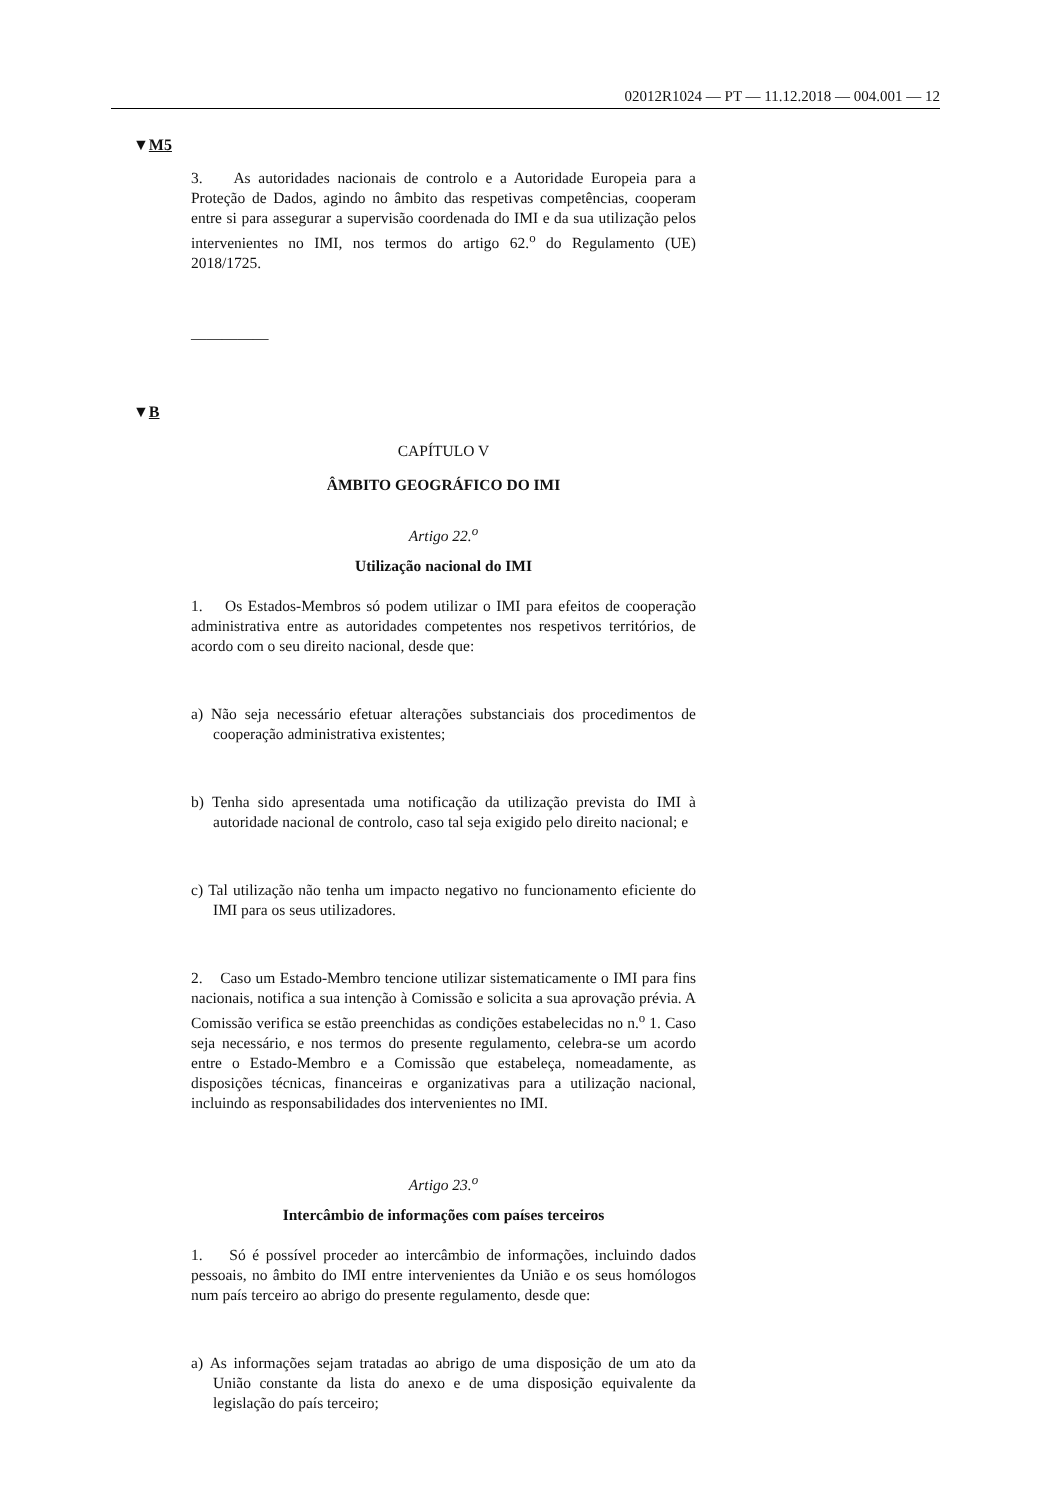02012R1024 — PT — 11.12.2018 — 004.001 — 12
▼M5
3. As autoridades nacionais de controlo e a Autoridade Europeia para a Proteção de Dados, agindo no âmbito das respetivas competências, cooperam entre si para assegurar a supervisão coordenada do IMI e da sua utilização pelos intervenientes no IMI, nos termos do artigo 62.<sup>o</sup> do Regulamento (UE) 2018/1725.
__________
▼B
CAPÍTULO V
ÂMBITO GEOGRÁFICO DO IMI
Artigo 22.<sup>o</sup>
Utilização nacional do IMI
1. Os Estados-Membros só podem utilizar o IMI para efeitos de cooperação administrativa entre as autoridades competentes nos respetivos territórios, de acordo com o seu direito nacional, desde que:
a) Não seja necessário efetuar alterações substanciais dos procedimentos de cooperação administrativa existentes;
b) Tenha sido apresentada uma notificação da utilização prevista do IMI à autoridade nacional de controlo, caso tal seja exigido pelo direito nacional; e
c) Tal utilização não tenha um impacto negativo no funcionamento eficiente do IMI para os seus utilizadores.
2. Caso um Estado-Membro tencione utilizar sistematicamente o IMI para fins nacionais, notifica a sua intenção à Comissão e solicita a sua aprovação prévia. A Comissão verifica se estão preenchidas as condições estabelecidas no n.<sup>o</sup> 1. Caso seja necessário, e nos termos do presente regulamento, celebra-se um acordo entre o Estado-Membro e a Comissão que estabeleça, nomeadamente, as disposições técnicas, financeiras e organizativas para a utilização nacional, incluindo as responsabilidades dos intervenientes no IMI.
Artigo 23.<sup>o</sup>
Intercâmbio de informações com países terceiros
1. Só é possível proceder ao intercâmbio de informações, incluindo dados pessoais, no âmbito do IMI entre intervenientes da União e os seus homólogos num país terceiro ao abrigo do presente regulamento, desde que:
a) As informações sejam tratadas ao abrigo de uma disposição de um ato da União constante da lista do anexo e de uma disposição equivalente da legislação do país terceiro;